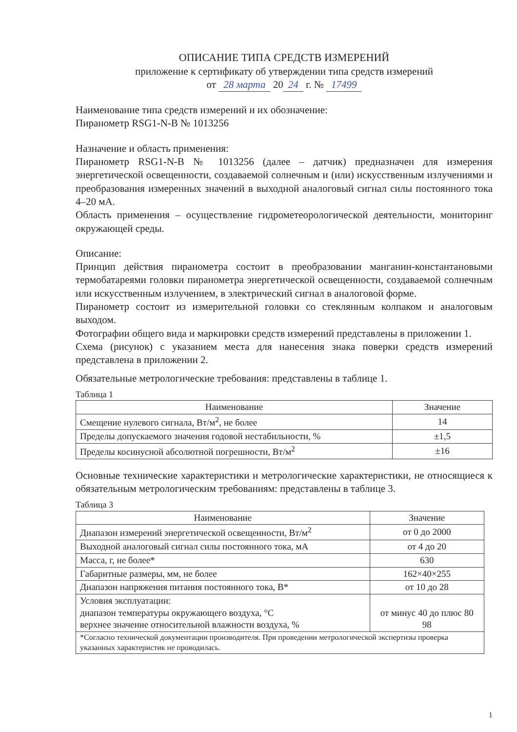ОПИСАНИЕ ТИПА СРЕДСТВ ИЗМЕРЕНИЙ
приложение к сертификату об утверждении типа средств измерений
от 28 марта 20 24 г. № 17499
Наименование типа средств измерений и их обозначение:
Пиранометр RSG1-N-B № 1013256
Назначение и область применения:
Пиранометр RSG1-N-B № 1013256 (далее – датчик) предназначен для измерения энергетической освещенности, создаваемой солнечным и (или) искусственным излучениями и преобразования измеренных значений в выходной аналоговый сигнал силы постоянного тока 4–20 мА.
Область применения – осуществление гидрометеорологической деятельности, мониторинг окружающей среды.
Описание:
Принцип действия пиранометра состоит в преобразовании манганин-константановыми термобатареями головки пиранометра энергетической освещенности, создаваемой солнечным или искусственным излучением, в электрический сигнал в аналоговой форме.
Пиранометр состоит из измерительной головки со стеклянным колпаком и аналоговым выходом.
Фотографии общего вида и маркировки средств измерений представлены в приложении 1.
Схема (рисунок) с указанием места для нанесения знака поверки средств измерений представлена в приложении 2.
Обязательные метрологические требования: представлены в таблице 1.
Таблица 1
| Наименование | Значение |
| --- | --- |
| Смещение нулевого сигнала, Вт/м<sup>2</sup>, не более | 14 |
| Пределы допускаемого значения годовой нестабильности, % | ±1,5 |
| Пределы косинусной абсолютной погрешности, Вт/м<sup>2</sup> | ±16 |
Основные технические характеристики и метрологические характеристики, не относящиеся к обязательным метрологическим требованиям: представлены в таблице 3.
Таблица 3
| Наименование | Значение |
| --- | --- |
| Диапазон измерений энергетической освещенности, Вт/м<sup>2</sup> | от 0 до 2000 |
| Выходной аналоговый сигнал силы постоянного тока, мА | от 4 до 20 |
| Масса, г, не более* | 630 |
| Габаритные размеры, мм, не более | 162×40×255 |
| Диапазон напряжения питания постоянного тока, В* | от 10 до 28 |
| Условия эксплуатации: диапазон температуры окружающего воздуха, °С верхнее значение относительной влажности воздуха, % | от минус 40 до плюс 80 98 |
| *Согласно технической документации производителя. При проведении метрологической экспертизы проверка указанных характеристик не проводилась. | |
1